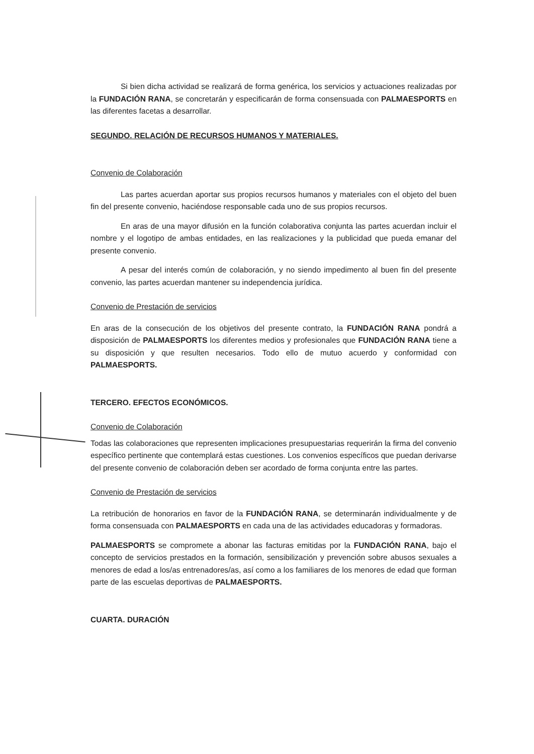Si bien dicha actividad se realizará de forma genérica, los servicios y actuaciones realizadas por la FUNDACIÓN RANA, se concretarán y especificarán de forma consensuada con PALMAESPORTS en las diferentes facetas a desarrollar.
SEGUNDO. RELACIÓN DE RECURSOS HUMANOS Y MATERIALES.
Convenio de Colaboración
Las partes acuerdan aportar sus propios recursos humanos y materiales con el objeto del buen fin del presente convenio, haciéndose responsable cada uno de sus propios recursos.
En aras de una mayor difusión en la función colaborativa conjunta las partes acuerdan incluir el nombre y el logotipo de ambas entidades, en las realizaciones y la publicidad que pueda emanar del presente convenio.
A pesar del interés común de colaboración, y no siendo impedimento al buen fin del presente convenio, las partes acuerdan mantener su independencia jurídica.
Convenio de Prestación de servicios
En aras de la consecución de los objetivos del presente contrato, la FUNDACIÓN RANA pondrá a disposición de PALMAESPORTS los diferentes medios y profesionales que FUNDACIÓN RANA tiene a su disposición y que resulten necesarios. Todo ello de mutuo acuerdo y conformidad con PALMAESPORTS.
TERCERO. EFECTOS ECONÓMICOS.
Convenio de Colaboración
Todas las colaboraciones que representen implicaciones presupuestarias requerirán la firma del convenio específico pertinente que contemplará estas cuestiones. Los convenios específicos que puedan derivarse del presente convenio de colaboración deben ser acordado de forma conjunta entre las partes.
Convenio de Prestación de servicios
La retribución de honorarios en favor de la FUNDACIÓN RANA, se determinarán individualmente y de forma consensuada con PALMAESPORTS en cada una de las actividades educadoras y formadoras.
PALMAESPORTS se compromete a abonar las facturas emitidas por la FUNDACIÓN RANA, bajo el concepto de servicios prestados en la formación, sensibilización y prevención sobre abusos sexuales a menores de edad a los/as entrenadores/as, así como a los familiares de los menores de edad que forman parte de las escuelas deportivas de PALMAESPORTS.
CUARTA. DURACIÓN